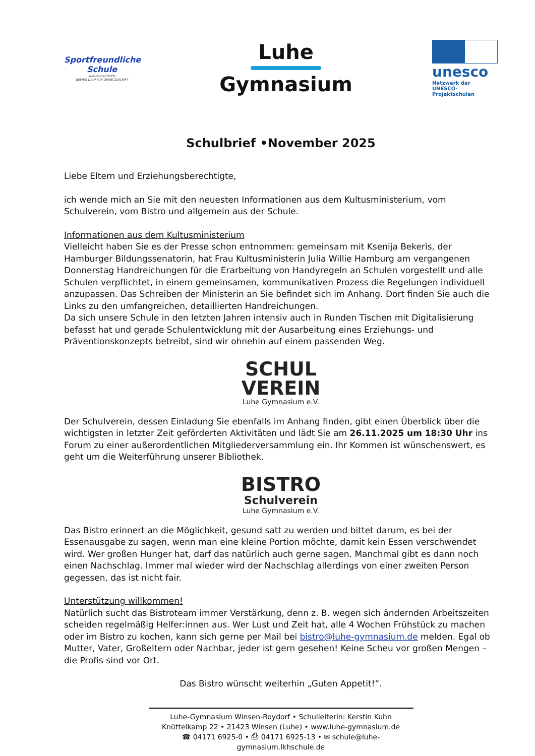Sportfreundliche Schule
NIEDERSACHSEN
BEWEG DICH FÜR DEINE ZUKUNFT
Luhe
Gymnasium
unesco
Netzwerk der
UNESCO-Projektschulen
Schulbrief •November 2025
Liebe Eltern und Erziehungsberechtigte,
ich wende mich an Sie mit den neuesten Informationen aus dem Kultusministerium, vom Schulverein, vom Bistro und allgemein aus der Schule.
Informationen aus dem Kultusministerium
Vielleicht haben Sie es der Presse schon entnommen: gemeinsam mit Ksenija Bekeris, der Hamburger Bildungssenatorin, hat Frau Kultusministerin Julia Willie Hamburg am vergangenen Donnerstag Handreichungen für die Erarbeitung von Handyregeln an Schulen vorgestellt und alle Schulen verpflichtet, in einem gemeinsamen, kommunikativen Prozess die Regelungen individuell anzupassen. Das Schreiben der Ministerin an Sie befindet sich im Anhang. Dort finden Sie auch die Links zu den umfangreichen, detaillierten Handreichungen.
Da sich unsere Schule in den letzten Jahren intensiv auch in Runden Tischen mit Digitalisierung befasst hat und gerade Schulentwicklung mit der Ausarbeitung eines Erziehungs- und Präventionskonzepts betreibt, sind wir ohnehin auf einem passenden Weg.
SCHUL
VEREIN
Luhe Gymnasium e.V.
Der Schulverein, dessen Einladung Sie ebenfalls im Anhang finden, gibt einen Überblick über die wichtigsten in letzter Zeit geförderten Aktivitäten und lädt Sie am 26.11.2025 um 18:30 Uhr ins Forum zu einer außerordentlichen Mitgliederversammlung ein. Ihr Kommen ist wünschenswert, es geht um die Weiterführung unserer Bibliothek.
BISTRO
Schulverein
Luhe Gymnasium e.V.
Das Bistro erinnert an die Möglichkeit, gesund satt zu werden und bittet darum, es bei der Essenausgabe zu sagen, wenn man eine kleine Portion möchte, damit kein Essen verschwendet wird. Wer großen Hunger hat, darf das natürlich auch gerne sagen. Manchmal gibt es dann noch einen Nachschlag. Immer mal wieder wird der Nachschlag allerdings von einer zweiten Person gegessen, das ist nicht fair.
Unterstützung willkommen!
Natürlich sucht das Bistroteam immer Verstärkung, denn z. B. wegen sich ändernden Arbeitszeiten scheiden regelmäßig Helfer:innen aus. Wer Lust und Zeit hat, alle 4 Wochen Frühstück zu machen oder im Bistro zu kochen, kann sich gerne per Mail bei bistro@luhe-gymnasium.de melden. Egal ob Mutter, Vater, Großeltern oder Nachbar, jeder ist gern gesehen! Keine Scheu vor großen Mengen – die Profis sind vor Ort.
Das Bistro wünscht weiterhin „Guten Appetit!“.
Luhe-Gymnasium Winsen-Roydorf • Schulleiterin: Kerstin Kuhn
Knüttelkamp 22 • 21423 Winsen (Luhe) • www.luhe-gymnasium.de
☎ 04171 6925-0 • ⎙ 04171 6925-13 • ✉ schule@luhe-gymnasium.lkhschule.de